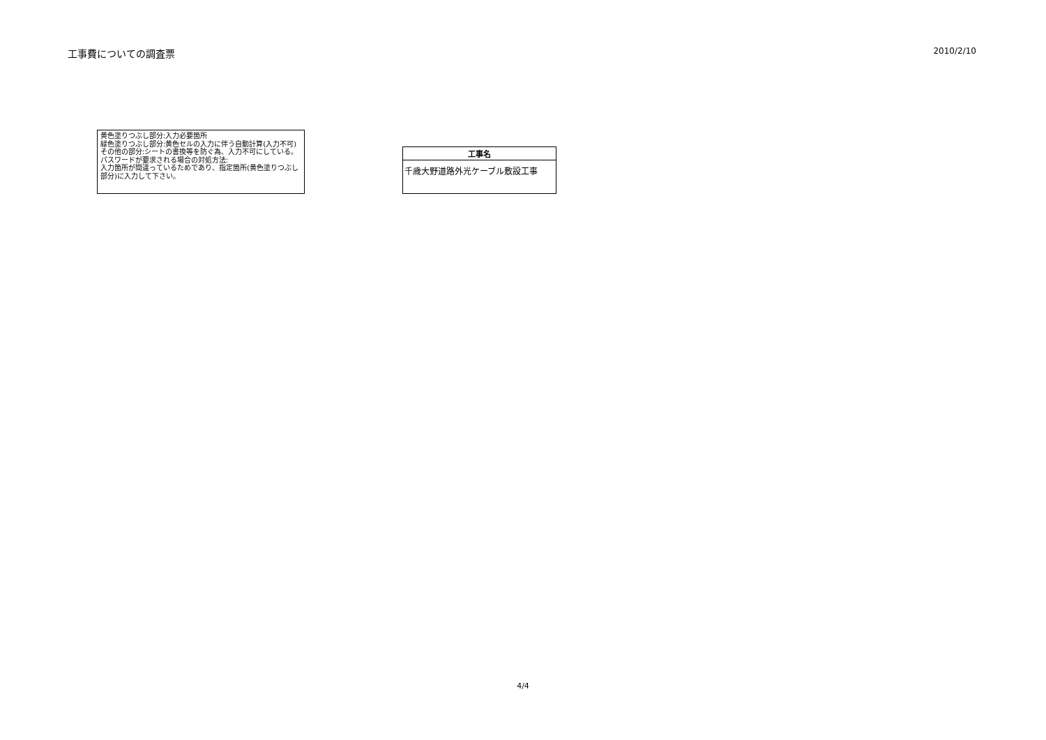工事費についての調査票
2010/2/10
黄色塗りつぶし部分:入力必要箇所
緑色塗りつぶし部分:黄色セルの入力に伴う自動計算(入力不可)
その他の部分:シートの書換等を防ぐ為、入力不可にしている。
パスワードが要求される場合の対処方法:
入力箇所が間違っているためであり、指定箇所(黄色塗りつぶし部分)に入力して下さい。
| 工事名 |
| --- |
| 千歳大野道路外光ケーブル敷設工事 |
4/4